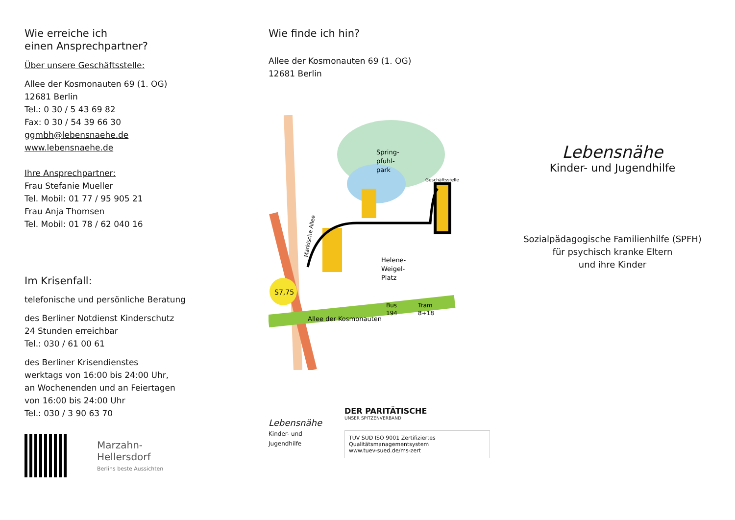Wie erreiche ich
einen Ansprechpartner?
Über unsere Geschäftsstelle:
Allee der Kosmonauten 69 (1. OG)
12681 Berlin
Tel.: 0 30 / 5 43 69 82
Fax: 0 30 / 54 39 66 30
ggmbh@lebensnaehe.de
www.lebensnaehe.de
Ihre Ansprechpartner:
Frau Stefanie Mueller
Tel. Mobil: 01 77 / 95 905 21
Frau Anja Thomsen
Tel. Mobil: 01 78 / 62 040 16
Im Krisenfall:
telefonische und persönliche Beratung
des Berliner Notdienst Kinderschutz
24 Stunden erreichbar
Tel.: 030 / 61 00 61
des Berliner Krisendienstes
werktags von 16:00 bis 24:00 Uhr,
an Wochenenden und an Feiertagen
von 16:00 bis 24:00 Uhr
Tel.: 030 / 3 90 63 70
Marzahn-
Hellersdorf
Berlins beste Aussichten
Wie finde ich hin?
Allee der Kosmonauten 69 (1. OG)
12681 Berlin
S7,75
Märkische Allee
Spring-
pfuhl-
park
Geschäftsstelle
Helene-
Weigel-
Platz
Allee der Kosmonauten
Bus
194
Tram
8+18
Lebensnähe
Kinder- und Jugendhilfe
DER PARITÄTISCHE
UNSER SPITZENVERBAND
TÜV SÜD ISO 9001 Zertifiziertes Qualitätsmanagementsystem
www.tuev-sued.de/ms-zert
Lebensnähe
Kinder- und Jugendhilfe
Sozialpädagogische Familienhilfe (SPFH)
für psychisch kranke Eltern
und ihre Kinder